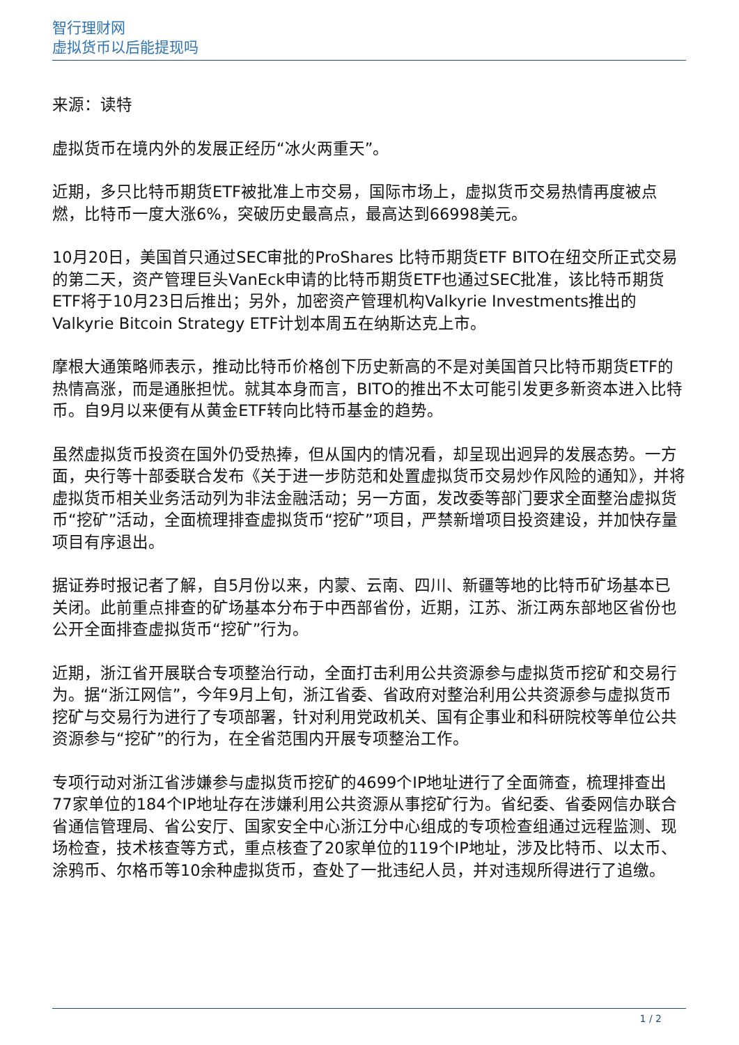智行理财网
虚拟货币以后能提现吗
来源：读特
虚拟货币在境内外的发展正经历“冰火两重天”。
近期，多只比特币期货ETF被批准上市交易，国际市场上，虚拟货币交易热情再度被点燃，比特币一度大涨6%，突破历史最高点，最高达到66998美元。
10月20日，美国首只通过SEC审批的ProShares 比特币期货ETF BITO在纽交所正式交易的第二天，资产管理巨头VanEck申请的比特币期货ETF也通过SEC批准，该比特币期货ETF将于10月23日后推出；另外，加密资产管理机构Valkyrie Investments推出的Valkyrie Bitcoin Strategy ETF计划本周五在纳斯达克上市。
摩根大通策略师表示，推动比特币价格创下历史新高的不是对美国首只比特币期货ETF的热情高涨，而是通胀担忧。就其本身而言，BITO的推出不太可能引发更多新资本进入比特币。自9月以来便有从黄金ETF转向比特币基金的趋势。
虽然虚拟货币投资在国外仍受热捧，但从国内的情况看，却呈现出迥异的发展态势。一方面，央行等十部委联合发布《关于进一步防范和处置虚拟货币交易炒作风险的通知》，并将虚拟货币相关业务活动列为非法金融活动；另一方面，发改委等部门要求全面整治虚拟货币“挖矿”活动，全面梳理排查虚拟货币“挖矿”项目，严禁新增项目投资建设，并加快存量项目有序退出。
据证券时报记者了解，自5月份以来，内蒙、云南、四川、新疆等地的比特币矿场基本已关闭。此前重点排查的矿场基本分布于中西部省份，近期，江苏、浙江两东部地区省份也公开全面排查虚拟货币“挖矿”行为。
近期，浙江省开展联合专项整治行动，全面打击利用公共资源参与虚拟货币挖矿和交易行为。据“浙江网信”，今年9月上旬，浙江省委、省政府对整治利用公共资源参与虚拟货币挖矿与交易行为进行了专项部署，针对利用党政机关、国有企事业和科研院校等单位公共资源参与“挖矿”的行为，在全省范围内开展专项整治工作。
专项行动对浙江省涉嫌参与虚拟货币挖矿的4699个IP地址进行了全面筛查，梳理排查出77家单位的184个IP地址存在涉嫌利用公共资源从事挖矿行为。省纪委、省委网信办联合省通信管理局、省公安厅、国家安全中心浙江分中心组成的专项检查组通过远程监测、现场检查，技术核查等方式，重点核查了20家单位的119个IP地址，涉及比特币、以太币、涂鸦币、尔格币等10余种虚拟货币，查处了一批违纪人员，并对违规所得进行了追缴。
1 / 2